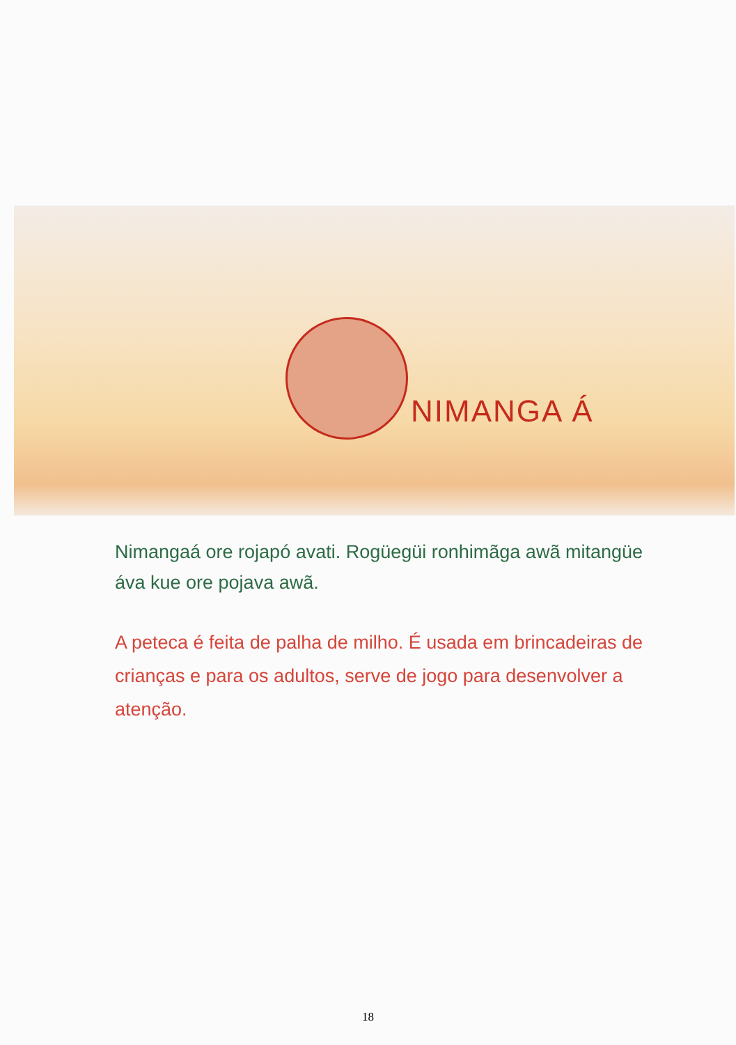NIMANGA Á
Nimangaá ore rojapó avati. Rogüegüi ronhimãga awã mitangüe áva kue ore pojava awã.
A peteca é feita de palha de milho. É usada em brincadeiras de crianças e para os adultos, serve de jogo para desenvolver a atenção.
18